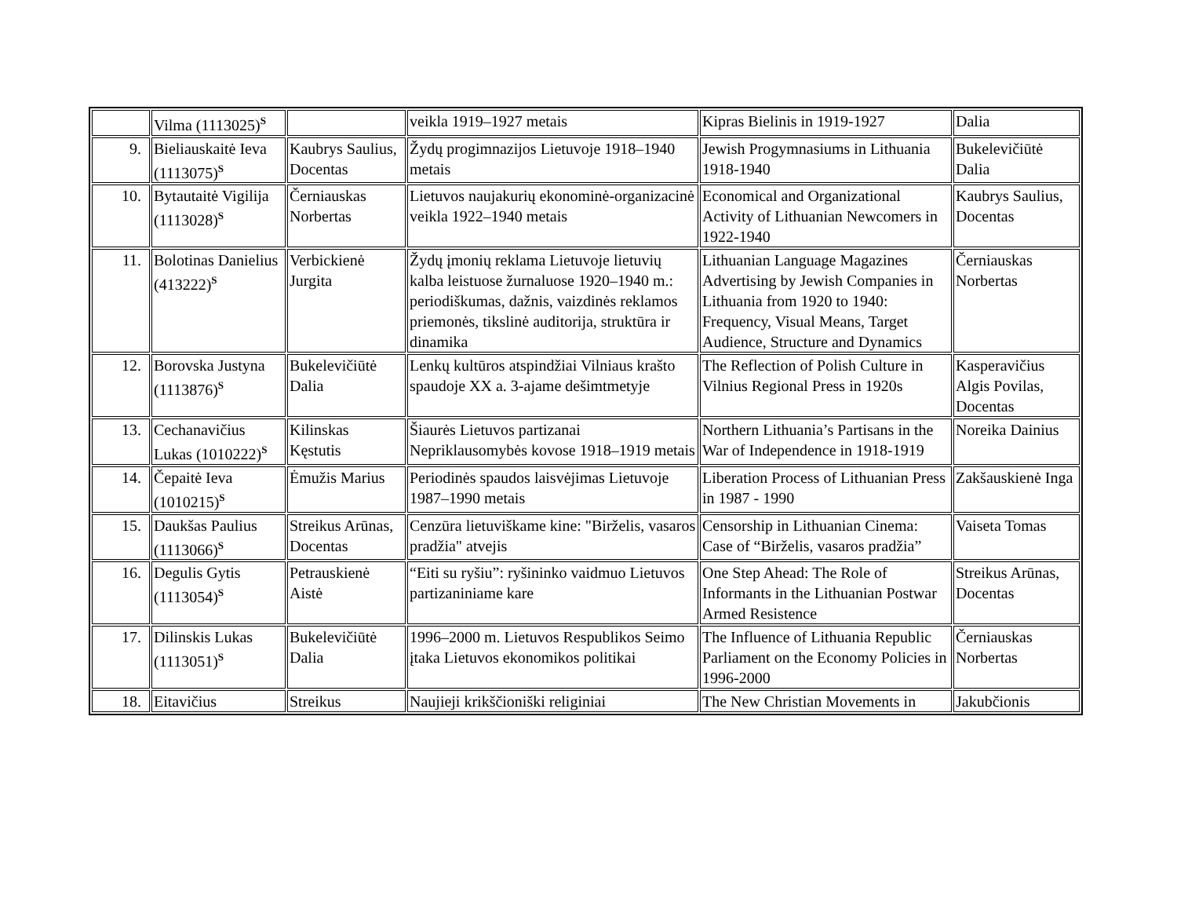| | Vilma (1113025)<sup>S</sup> | | veikla 1919–1927 metais | Kipras Bielinis in 1919-1927 | Dalia |
| 9. | Bieliauskaitė Ieva (1113075)<sup>S</sup> | Kaubrys Saulius, Docentas | Žydų progimnazijos Lietuvoje 1918–1940 metais | Jewish Progymnasiums in Lithuania 1918-1940 | Bukelevičiūtė Dalia |
| 10. | Bytautaitė Vigilija (1113028)<sup>S</sup> | Černiauskas Norbertas | Lietuvos naujakurių ekonominė-organizacinė veikla 1922–1940 metais | Economical and Organizational Activity of Lithuanian Newcomers in 1922-1940 | Kaubrys Saulius, Docentas |
| 11. | Bolotinas Danielius (413222)<sup>S</sup> | Verbickienė Jurgita | Žydų įmonių reklama Lietuvoje lietuvių kalba leistuose žurnaluose 1920–1940 m.: periodiškumas, dažnis, vaizdinės reklamos priemonės, tikslinė auditorija, struktūra ir dinamika | Lithuanian Language Magazines Advertising by Jewish Companies in Lithuania from 1920 to 1940: Frequency, Visual Means, Target Audience, Structure and Dynamics | Černiauskas Norbertas |
| 12. | Borovska Justyna (1113876)<sup>S</sup> | Bukelevičiūtė Dalia | Lenkų kultūros atspindžiai Vilniaus krašto spaudoje XX a. 3-ajame dešimtmetyje | The Reflection of Polish Culture in Vilnius Regional Press in 1920s | Kasperavičius Algis Povilas, Docentas |
| 13. | Cechanavičius Lukas (1010222)<sup>S</sup> | Kilinskas Kęstutis | Šiaurės Lietuvos partizanai Nepriklausomybės kovose 1918–1919 metais | Northern Lithuania’s Partisans in the War of Independence in 1918-1919 | Noreika Dainius |
| 14. | Čepaitė Ieva (1010215)<sup>S</sup> | Ėmužis Marius | Periodinės spaudos laisvėjimas Lietuvoje 1987–1990 metais | Liberation Process of Lithuanian Press in 1987 - 1990 | Zakšauskienė Inga |
| 15. | Daukšas Paulius (1113066)<sup>S</sup> | Streikus Arūnas, Docentas | Cenzūra lietuviškame kine: "Birželis, vasaros pradžia" atvejis | Censorship in Lithuanian Cinema: Case of “Birželis, vasaros pradžia” | Vaiseta Tomas |
| 16. | Degulis Gytis (1113054)<sup>S</sup> | Petrauskienė Aistė | “Eiti su ryšiu”: ryšininko vaidmuo Lietuvos partizaniniame kare | One Step Ahead: The Role of Informants in the Lithuanian Postwar Armed Resistence | Streikus Arūnas, Docentas |
| 17. | Dilinskis Lukas (1113051)<sup>S</sup> | Bukelevičiūtė Dalia | 1996–2000 m. Lietuvos Respublikos Seimo įtaka Lietuvos ekonomikos politikai | The Influence of Lithuania Republic Parliament on the Economy Policies in 1996-2000 | Černiauskas Norbertas |
| 18. | Eitavičius | Streikus | Naujieji krikščioniški religiniai | The New Christian Movements in | Jakubčionis |